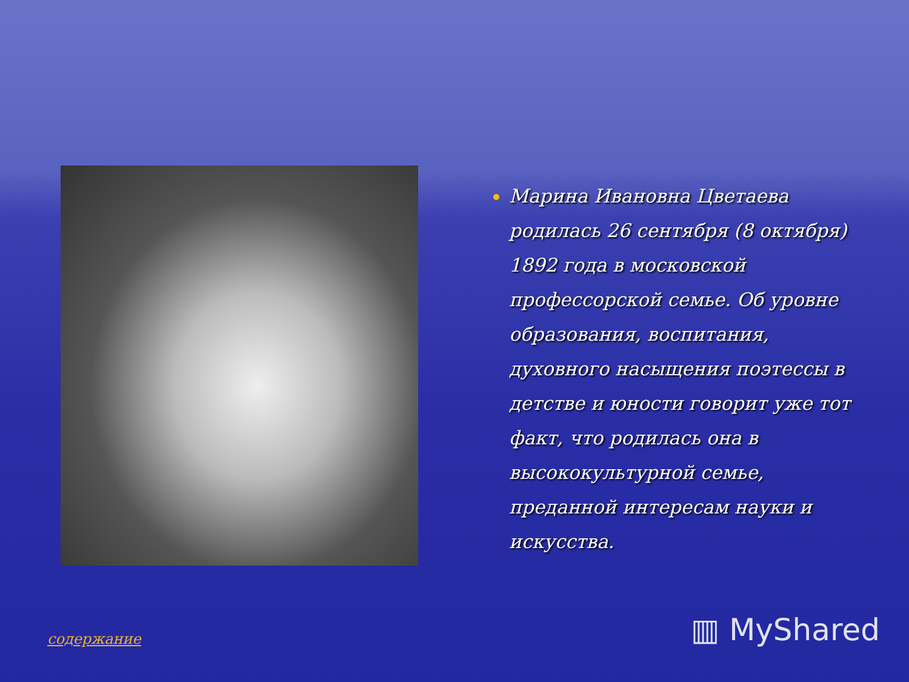Марина Ивановна Цветаева родилась 26 сентября (8 октября) 1892 года в московской профессорской семье. Об уровне образования, воспитания, духовного насыщения поэтессы в детстве и юности говорит уже тот факт, что родилась она в высококультурной семье, преданной интересам науки и искусства.
содержание ▥ MyShared